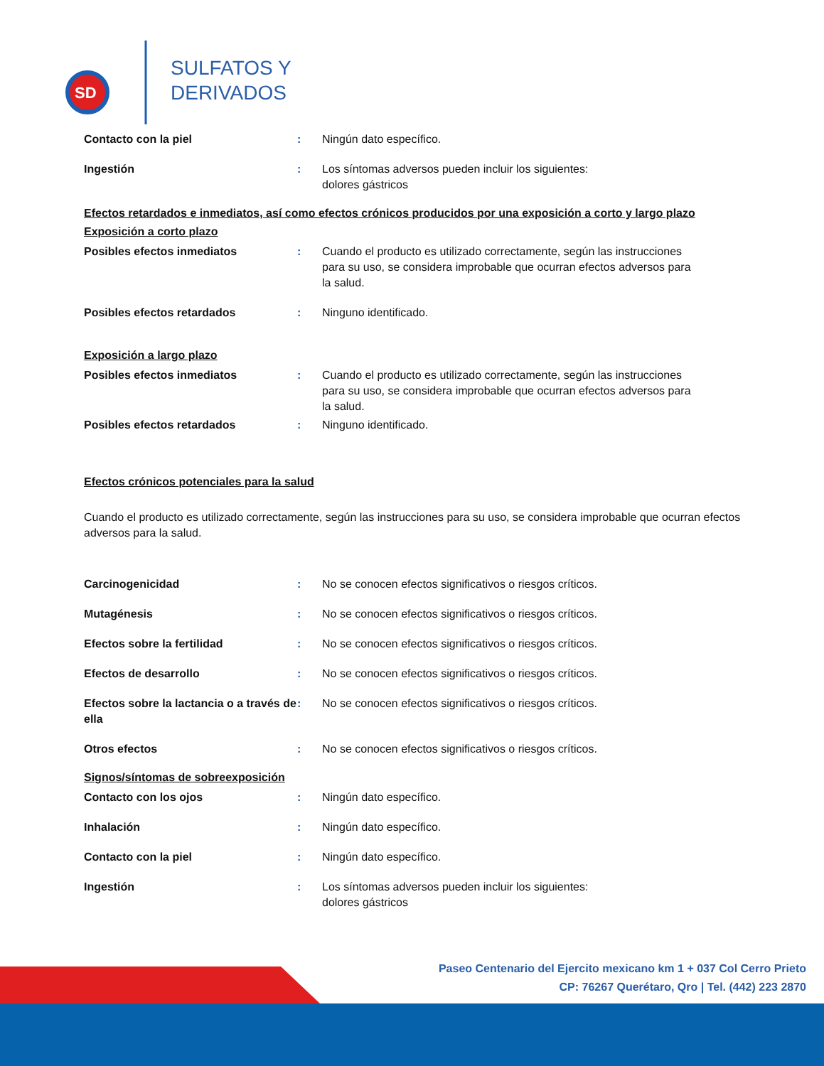SD
SULFATOS Y
DERIVADOS
Contacto con la piel : Ningún dato específico.
Ingestión : Los síntomas adversos pueden incluir los siguientes:
dolores gástricos
Efectos retardados e inmediatos, así como efectos crónicos producidos por una exposición a corto y largo plazo
Exposición a corto plazo
Posibles efectos inmediatos : Cuando el producto es utilizado correctamente, según las instrucciones para su uso, se considera improbable que ocurran efectos adversos para la salud.
Posibles efectos retardados : Ninguno identificado.
Exposición a largo plazo
Posibles efectos inmediatos : Cuando el producto es utilizado correctamente, según las instrucciones para su uso, se considera improbable que ocurran efectos adversos para la salud.
Posibles efectos retardados : Ninguno identificado.
Efectos crónicos potenciales para la salud
Cuando el producto es utilizado correctamente, según las instrucciones para su uso, se considera improbable que ocurran efectos adversos para la salud.
Carcinogenicidad : No se conocen efectos significativos o riesgos críticos.
Mutagénesis : No se conocen efectos significativos o riesgos críticos.
Efectos sobre la fertilidad : No se conocen efectos significativos o riesgos críticos.
Efectos de desarrollo : No se conocen efectos significativos o riesgos críticos.
Efectos sobre la lactancia o a través de ella
: No se conocen efectos significativos o riesgos críticos.
Otros efectos : No se conocen efectos significativos o riesgos críticos.
Signos/síntomas de sobreexposición
Contacto con los ojos : Ningún dato específico.
Inhalación : Ningún dato específico.
Contacto con la piel : Ningún dato específico.
Ingestión : Los síntomas adversos pueden incluir los siguientes:
dolores gástricos
Paseo Centenario del Ejercito mexicano km 1 + 037 Col Cerro Prieto
CP: 76267 Querétaro, Qro | Tel. (442) 223 2870